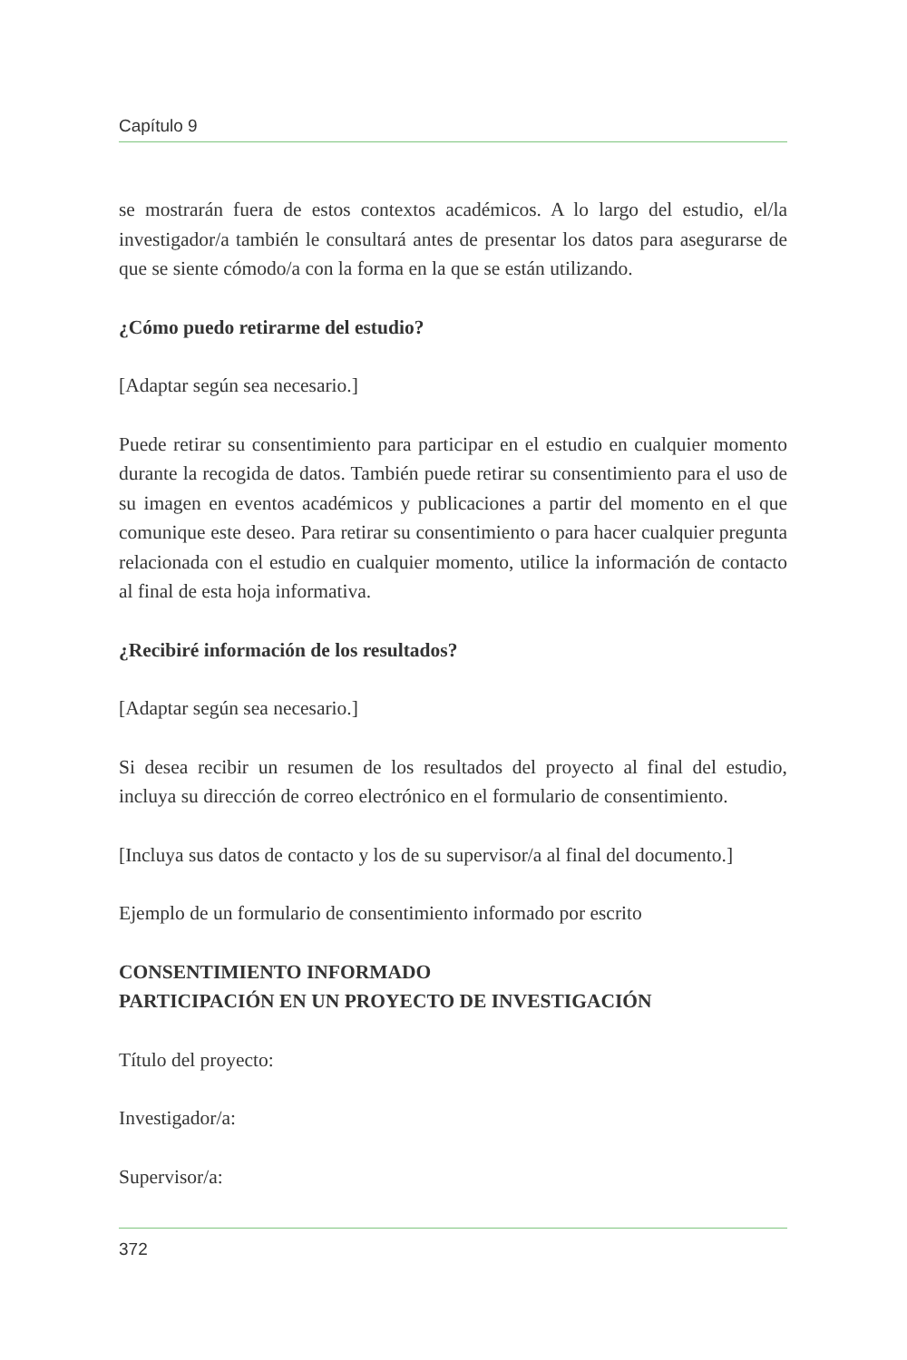Capítulo 9
se mostrarán fuera de estos contextos académicos. A lo largo del estudio, el/la investigador/a también le consultará antes de presentar los datos para asegurarse de que se siente cómodo/a con la forma en la que se están utilizando.
¿Cómo puedo retirarme del estudio?
[Adaptar según sea necesario.]
Puede retirar su consentimiento para participar en el estudio en cualquier momento durante la recogida de datos. También puede retirar su consentimiento para el uso de su imagen en eventos académicos y publicaciones a partir del momento en el que comunique este deseo. Para retirar su consentimiento o para hacer cualquier pregunta relacionada con el estudio en cualquier momento, utilice la información de contacto al final de esta hoja informativa.
¿Recibiré información de los resultados?
[Adaptar según sea necesario.]
Si desea recibir un resumen de los resultados del proyecto al final del estudio, incluya su dirección de correo electrónico en el formulario de consentimiento.
[Incluya sus datos de contacto y los de su supervisor/a al final del documento.]
Ejemplo de un formulario de consentimiento informado por escrito
CONSENTIMIENTO INFORMADO
PARTICIPACIÓN EN UN PROYECTO DE INVESTIGACIÓN
Título del proyecto:
Investigador/a:
Supervisor/a:
372